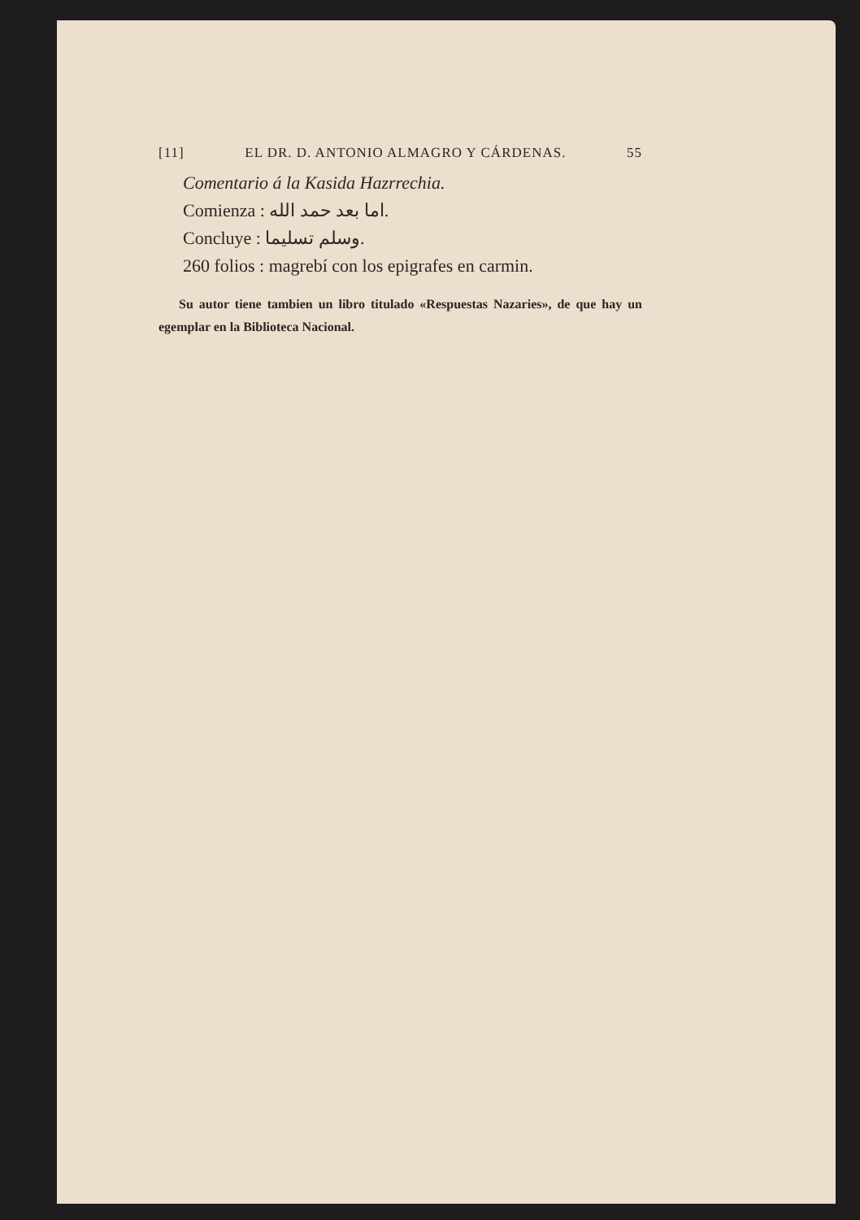[11] EL DR. D. ANTONIO ALMAGRO Y CÁRDENAS. 55
Comentario á la Kasida Hazrrechia.
Comienza : اما بعد حمد الله.
Concluye : وسلم تسليما.
260 folios : magrebí con los epigrafes en carmin.
Su autor tiene tambien un libro titulado «Respuestas Nazaries», de que hay un egemplar en la Biblioteca Nacional.